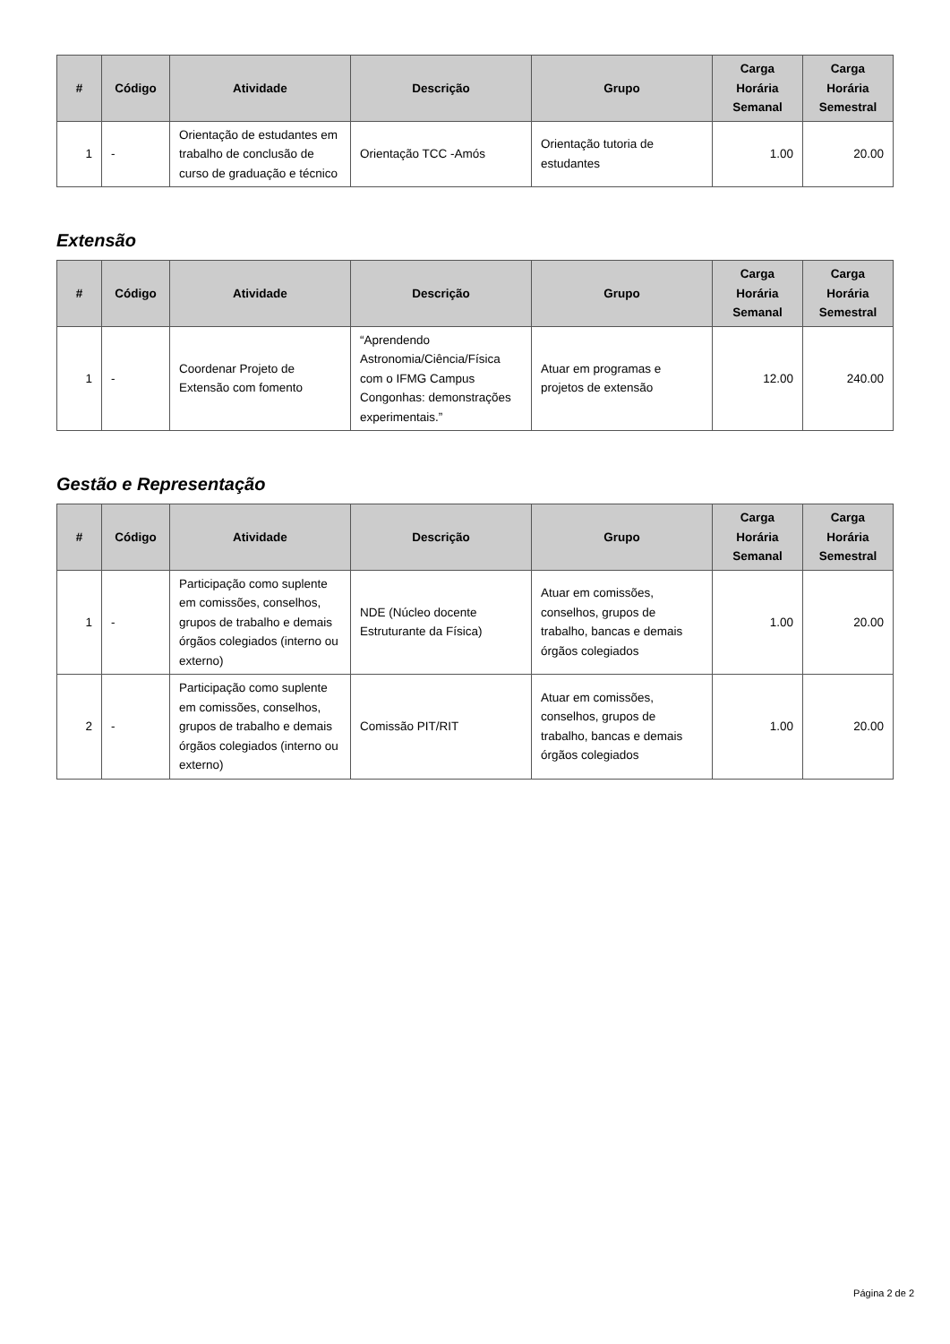| # | Código | Atividade | Descrição | Grupo | Carga Horária Semanal | Carga Horária Semestral |
| --- | --- | --- | --- | --- | --- | --- |
| 1 | - | Orientação de estudantes em trabalho de conclusão de curso de graduação e técnico | Orientação TCC -Amós | Orientação tutoria de estudantes | 1.00 | 20.00 |
Extensão
| # | Código | Atividade | Descrição | Grupo | Carga Horária Semanal | Carga Horária Semestral |
| --- | --- | --- | --- | --- | --- | --- |
| 1 | - | Coordenar Projeto de Extensão com fomento | “Aprendendo Astronomia/Ciência/Física com o IFMG Campus Congonhas: demonstrações experimentais.” | Atuar em programas e projetos de extensão | 12.00 | 240.00 |
Gestão e Representação
| # | Código | Atividade | Descrição | Grupo | Carga Horária Semanal | Carga Horária Semestral |
| --- | --- | --- | --- | --- | --- | --- |
| 1 | - | Participação como suplente em comissões, conselhos, grupos de trabalho e demais órgãos colegiados (interno ou externo) | NDE (Núcleo docente Estruturante da Física) | Atuar em comissões, conselhos, grupos de trabalho, bancas e demais órgãos colegiados | 1.00 | 20.00 |
| 2 | - | Participação como suplente em comissões, conselhos, grupos de trabalho e demais órgãos colegiados (interno ou externo) | Comissão PIT/RIT | Atuar em comissões, conselhos, grupos de trabalho, bancas e demais órgãos colegiados | 1.00 | 20.00 |
Página 2 de 2